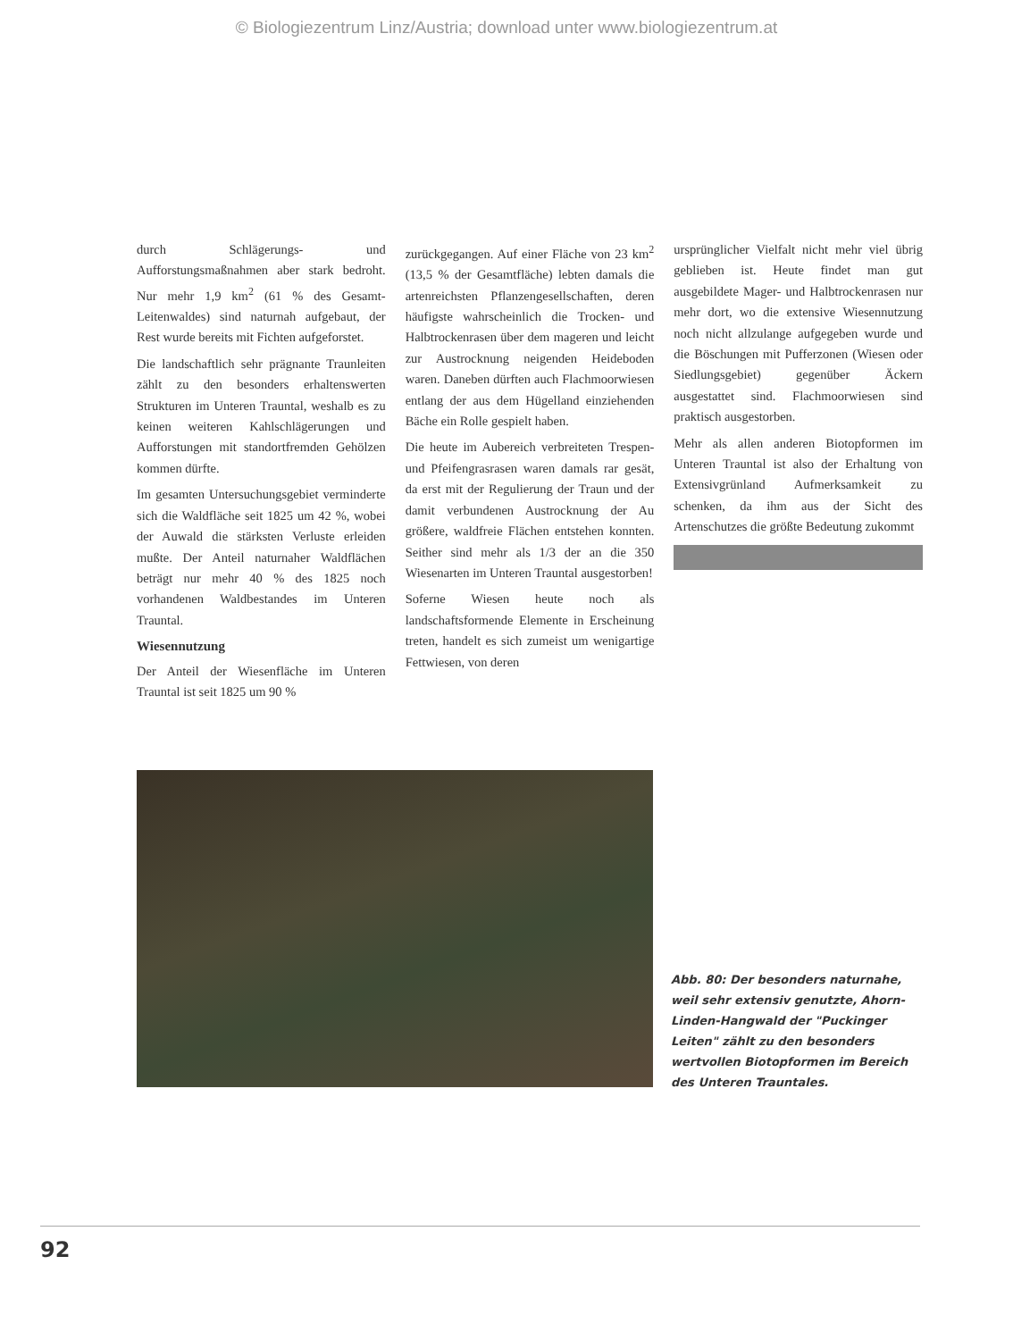© Biologiezentrum Linz/Austria; download unter www.biologiezentrum.at
durch Schlägerungs- und Aufforstungsmaßnahmen aber stark bedroht. Nur mehr 1,9 km<sup>2</sup> (61 % des Gesamt-Leitenwaldes) sind naturnah aufgebaut, der Rest wurde bereits mit Fichten aufgeforstet.
Die landschaftlich sehr prägnante Traunleiten zählt zu den besonders erhaltenswerten Strukturen im Unteren Trauntal, weshalb es zu keinen weiteren Kahlschlägerungen und Aufforstungen mit standortfremden Gehölzen kommen dürfte.
Im gesamten Untersuchungsgebiet verminderte sich die Waldfläche seit 1825 um 42 %, wobei der Auwald die stärksten Verluste erleiden mußte. Der Anteil naturnaher Waldflächen beträgt nur mehr 40 % des 1825 noch vorhandenen Waldbestandes im Unteren Trauntal.
Wiesennutzung
Der Anteil der Wiesenfläche im Unteren Trauntal ist seit 1825 um 90 %
zurückgegangen. Auf einer Fläche von 23 km<sup>2</sup> (13,5 % der Gesamtfläche) lebten damals die artenreichsten Pflanzengesellschaften, deren häufigste wahrscheinlich die Trocken- und Halbtrockenrasen über dem mageren und leicht zur Austrocknung neigenden Heideboden waren. Daneben dürften auch Flachmoorwiesen entlang der aus dem Hügelland einziehenden Bäche ein Rolle gespielt haben.
Die heute im Aubereich verbreiteten Trespen- und Pfeifengrasrasen waren damals rar gesät, da erst mit der Regulierung der Traun und der damit verbundenen Austrocknung der Au größere, waldfreie Flächen entstehen konnten. Seither sind mehr als 1/3 der an die 350 Wiesenarten im Unteren Trauntal ausgestorben!
Soferne Wiesen heute noch als landschaftsformende Elemente in Erscheinung treten, handelt es sich zumeist um wenigartige Fettwiesen, von deren
ursprünglicher Vielfalt nicht mehr viel übrig geblieben ist. Heute findet man gut ausgebildete Mager- und Halbtrockenrasen nur mehr dort, wo die extensive Wiesennutzung noch nicht allzulange aufgegeben wurde und die Böschungen mit Pufferzonen (Wiesen oder Siedlungsgebiet) gegenüber Äckern ausgestattet sind. Flachmoorwiesen sind praktisch ausgestorben.
Mehr als allen anderen Biotopformen im Unteren Trauntal ist also der Erhaltung von Extensivgrünland Aufmerksamkeit zu schenken, da ihm aus der Sicht des Artenschutzes die größte Bedeutung zukommt
Abb. 80: Der besonders naturnahe, weil sehr extensiv genutzte, Ahorn-Linden-Hangwald der "Puckinger Leiten" zählt zu den besonders wertvollen Biotopformen im Bereich des Unteren Trauntales.
92